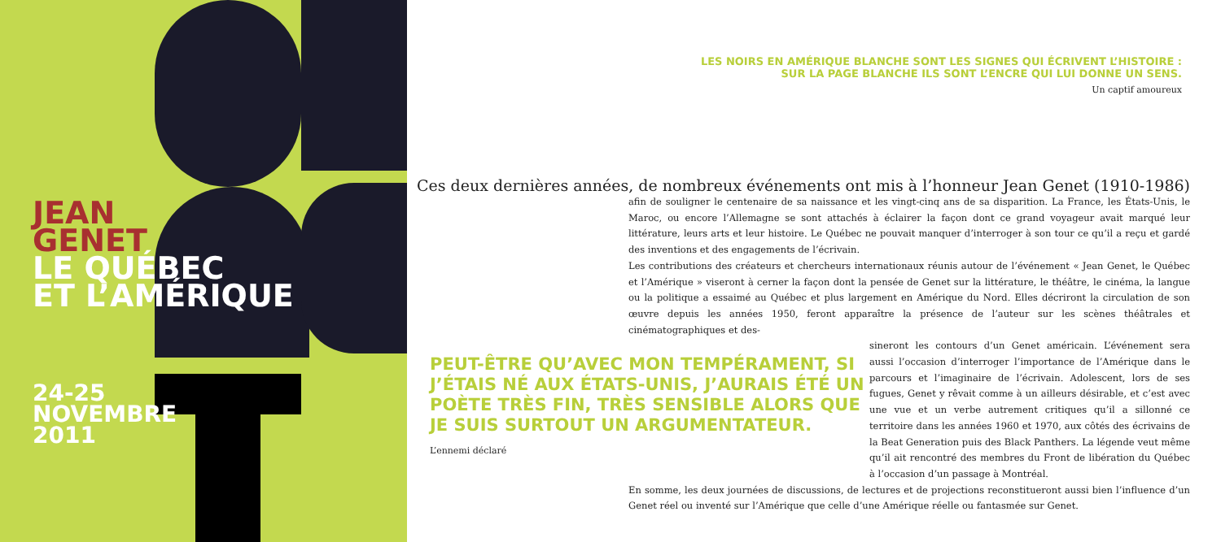JEAN
GENET
LE QUÉBEC
ET L’AMÉRIQUE
24-25
NOVEMBRE
2011
LES NOIRS EN AMÉRIQUE BLANCHE SONT LES SIGNES QUI ÉCRIVENT L’HISTOIRE :
SUR LA PAGE BLANCHE ILS SONT L’ENCRE QUI LUI DONNE UN SENS.
Un captif amoureux
Ces deux dernières années, de nombreux événements ont mis à l’honneur Jean Genet (1910-1986)
afin de souligner le centenaire de sa naissance et les vingt-cinq ans de sa disparition. La France, les États-Unis, le Maroc, ou encore l’Allemagne se sont attachés à éclairer la façon dont ce grand voyageur avait marqué leur littérature, leurs arts et leur histoire. Le Québec ne pouvait manquer d’interroger à son tour ce qu’il a reçu et gardé des inventions et des engagements de l’écrivain.
Les contributions des créateurs et chercheurs internationaux réunis autour de l’événement « Jean Genet, le Québec et l’Amérique » viseront à cerner la façon dont la pensée de Genet sur la littérature, le théâtre, le cinéma, la langue ou la politique a essaimé au Québec et plus largement en Amérique du Nord. Elles décriront la circulation de son œuvre depuis les années 1950, feront apparaître la présence de l’auteur sur les scènes théâtrales et cinématographiques et des-
PEUT-ÊTRE QU’AVEC MON TEMPÉRAMENT, SI J’ÉTAIS NÉ AUX ÉTATS-UNIS, J’AURAIS ÉTÉ UN POÈTE TRÈS FIN, TRÈS SENSIBLE ALORS QUE JE SUIS SURTOUT UN ARGUMENTATEUR.
L’ennemi déclaré
sineront les contours d’un Genet américain. L’événement sera aussi l’occasion d’interroger l’importance de l’Amérique dans le parcours et l’imaginaire de l’écrivain. Adolescent, lors de ses fugues, Genet y rêvait comme à un ailleurs désirable, et c’est avec une vue et un verbe autrement critiques qu’il a sillonné ce territoire dans les années 1960 et 1970, aux côtés des écrivains de la Beat Generation puis des Black Panthers. La légende veut même qu’il ait rencontré des membres du Front de libération du Québec à l’occasion d’un passage à Montréal.
En somme, les deux journées de discussions, de lectures et de projections reconstitueront aussi bien l’influence d’un Genet réel ou inventé sur l’Amérique que celle d’une Amérique réelle ou fantasmée sur Genet.